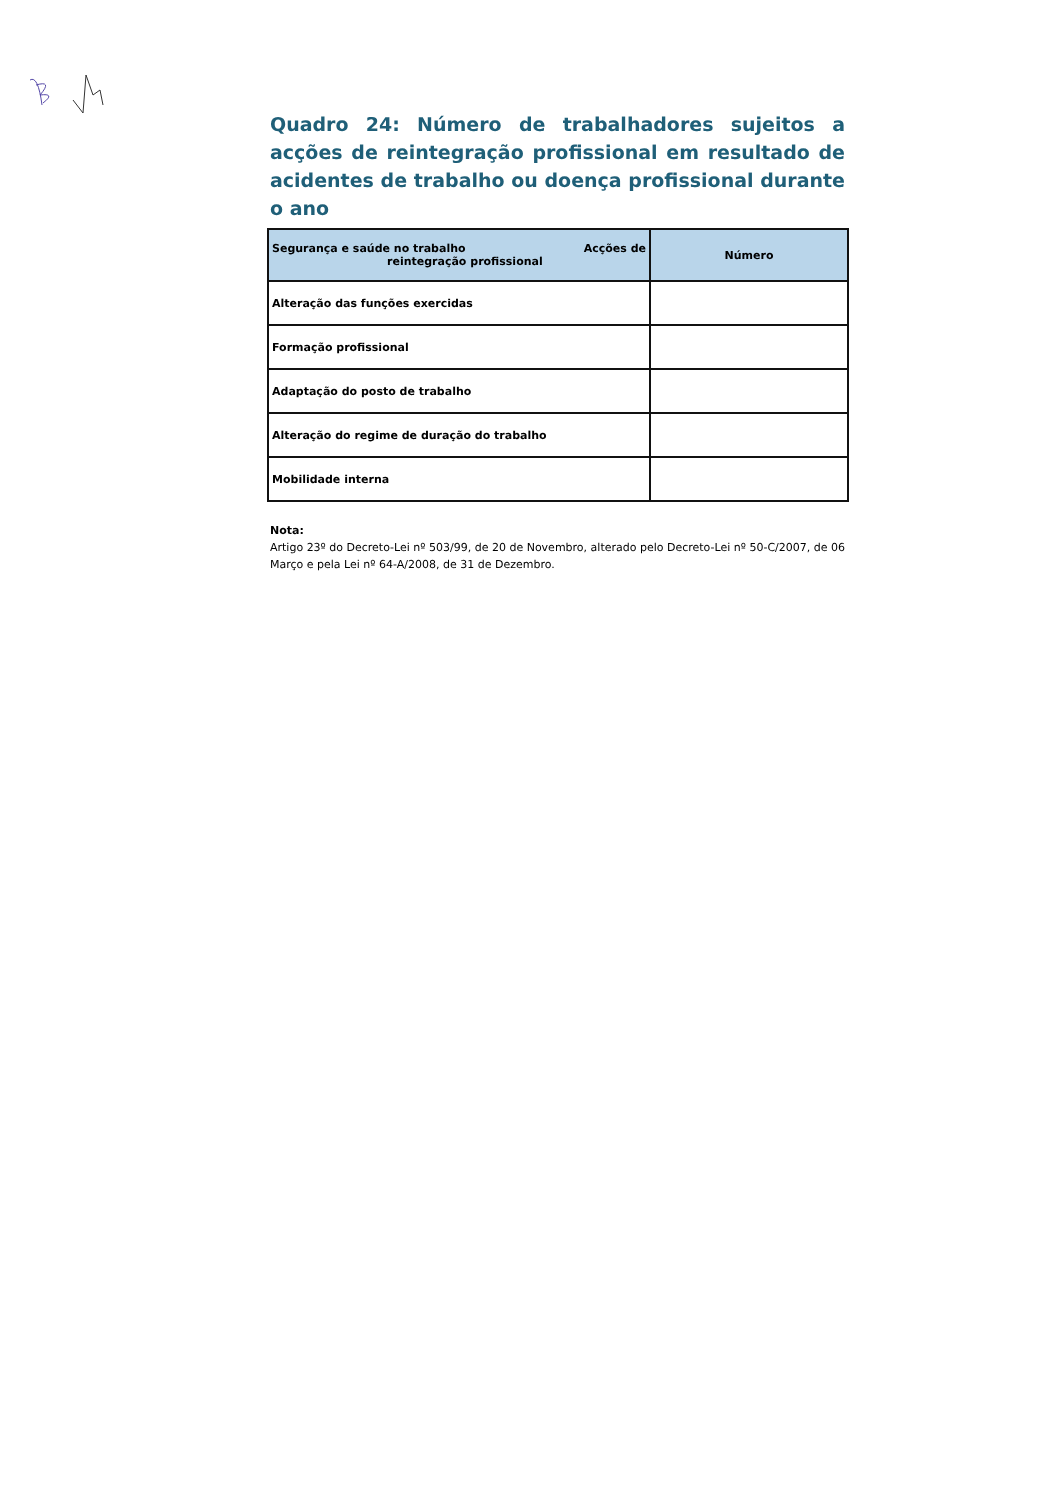Quadro 24: Número de trabalhadores sujeitos a acções de reintegração profissional em resultado de acidentes de trabalho ou doença profissional durante o ano
| Segurança e saúde no trabalho Acções de reintegração profissional | Número |
| --- | --- |
| Alteração das funções exercidas | |
| Formação profissional | |
| Adaptação do posto de trabalho | |
| Alteração do regime de duração do trabalho | |
| Mobilidade interna | |
Nota:
Artigo 23º do Decreto-Lei nº 503/99, de 20 de Novembro, alterado pelo Decreto-Lei nº 50-C/2007, de 06 Março e pela Lei nº 64-A/2008, de 31 de Dezembro.